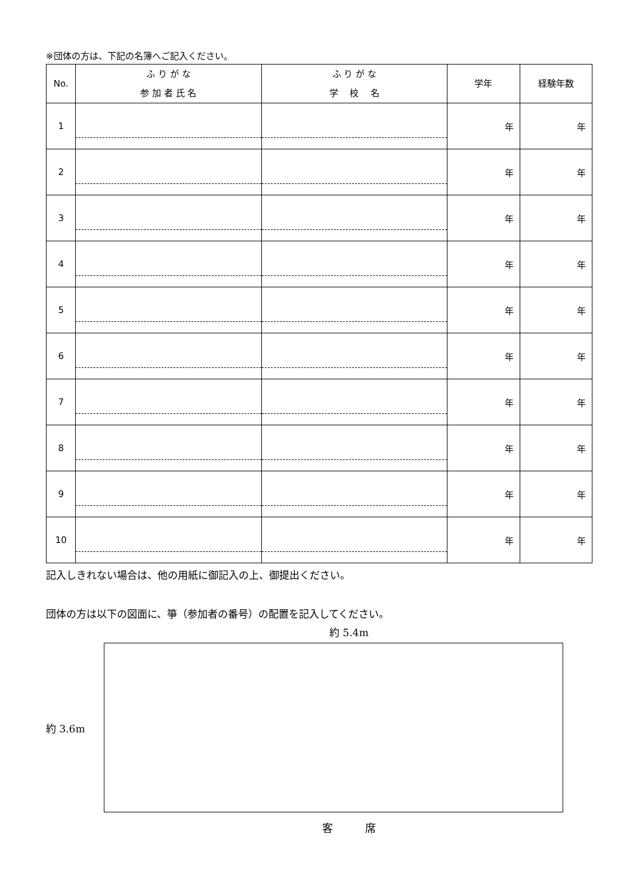※団体の方は、下記の名簿へご記入ください。
| No. | ふ り が な 参 加 者 氏 名 | ふ り が な 学 校 名 | 学年 | 経験年数 |
| --- | --- | --- | --- | --- |
| 1 | | | 年 | 年 |
| 2 | | | 年 | 年 |
| 3 | | | 年 | 年 |
| 4 | | | 年 | 年 |
| 5 | | | 年 | 年 |
| 6 | | | 年 | 年 |
| 7 | | | 年 | 年 |
| 8 | | | 年 | 年 |
| 9 | | | 年 | 年 |
| 10 | | | 年 | 年 |
記入しきれない場合は、他の用紙に御記入の上、御提出ください。
団体の方は以下の図面に、箏（参加者の番号）の配置を記入してください。
約 5.4m
約 3.6m
客　　　席